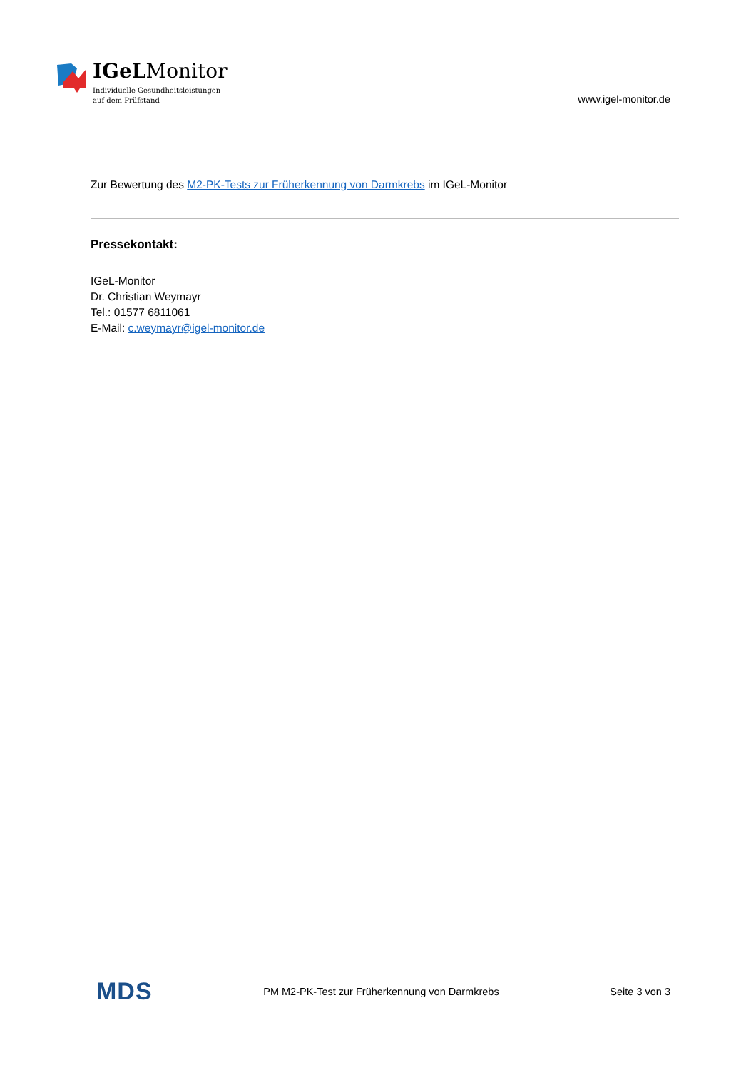IGeLMonitor
Individuelle Gesundheitsleistungen
auf dem Prüfstand
www.igel-monitor.de
Zur Bewertung des M2-PK-Tests zur Früherkennung von Darmkrebs im IGeL-Monitor
Pressekontakt:
IGeL-Monitor
Dr. Christian Weymayr
Tel.: 01577 6811061
E-Mail: c.weymayr@igel-monitor.de
MDS PM M2-PK-Test zur Früherkennung von Darmkrebs Seite 3 von 3